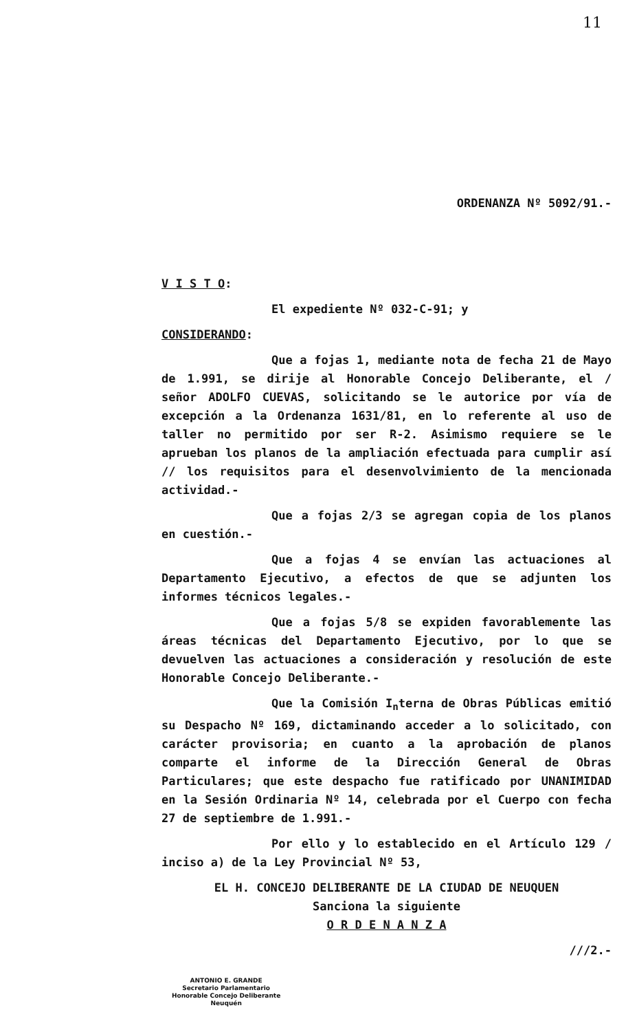11
ORDENANZA Nº 5092/91.-
V I S T O:
El expediente Nº 032-C-91; y
CONSIDERANDO:
Que a fojas 1, mediante nota de fecha 21 de Mayo de 1.991, se dirije al Honorable Concejo Deliberante, el / señor ADOLFO CUEVAS, solicitando se le autorice por vía de excepción a la Ordenanza 1631/81, en lo referente al uso de taller no permitido por ser R-2. Asimismo requiere se le aprueban los planos de la ampliación efectuada para cumplir así // los requisitos para el desenvolvimiento de la mencionada actividad.-
Que a fojas 2/3 se agregan copia de los planos en cuestión.-
Que a fojas 4 se envían las actuaciones al Departamento Ejecutivo, a efectos de que se adjunten los informes técnicos legales.-
Que a fojas 5/8 se expiden favorablemente las áreas técnicas del Departamento Ejecutivo, por lo que se devuelven las actuaciones a consideración y resolución de este Honorable Concejo Deliberante.-
Que la Comisión I<sub>n</sub>terna de Obras Públicas emitió su Despacho Nº 169, dictaminando acceder a lo solicitado, con carácter provisoria; en cuanto a la aprobación de planos comparte el informe de la Dirección General de Obras Particulares; que este despacho fue ratificado por UNANIMIDAD en la Sesión Ordinaria Nº 14, celebrada por el Cuerpo con fecha 27 de septiembre de 1.991.-
Por ello y lo establecido en el Artículo 129 / inciso a) de la Ley Provincial Nº 53,
EL H. CONCEJO DELIBERANTE DE LA CIUDAD DE NEUQUEN
Sanciona la siguiente
O R D E N A N Z A
///2.-
ANTONIO E. GRANDE
Secretario Parlamentario
Honorable Concejo Deliberante
Neuquén